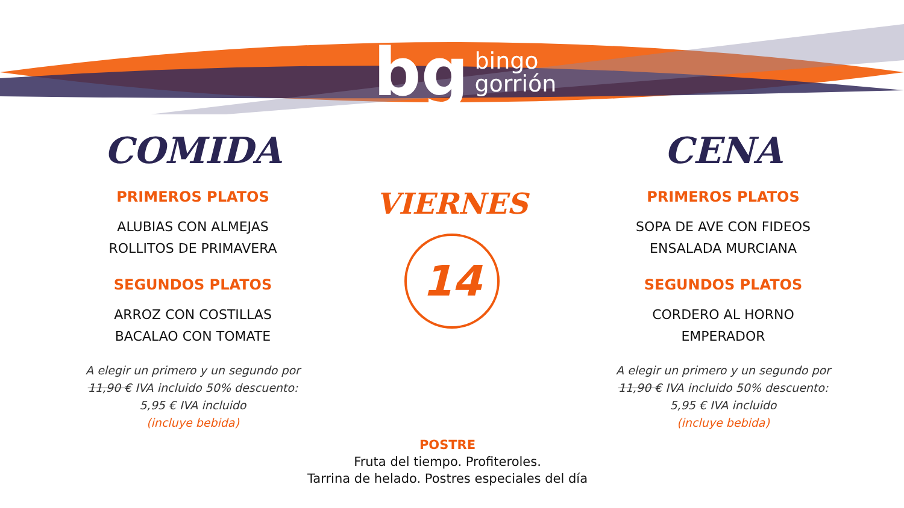bg bingo
gorrión
COMIDA
PRIMEROS PLATOS
ALUBIAS CON ALMEJAS
ROLLITOS DE PRIMAVERA
SEGUNDOS PLATOS
ARROZ CON COSTILLAS
BACALAO CON TOMATE
A elegir un primero y un segundo por
11,90 € IVA incluido 50% descuento:
5,95 € IVA incluido
(incluye bebida)
VIERNES
14
CENA
PRIMEROS PLATOS
SOPA DE AVE CON FIDEOS
ENSALADA MURCIANA
SEGUNDOS PLATOS
CORDERO AL HORNO
EMPERADOR
A elegir un primero y un segundo por
11,90 € IVA incluido 50% descuento:
5,95 € IVA incluido
(incluye bebida)
POSTRE
Fruta del tiempo. Profiteroles.
Tarrina de helado. Postres especiales del día